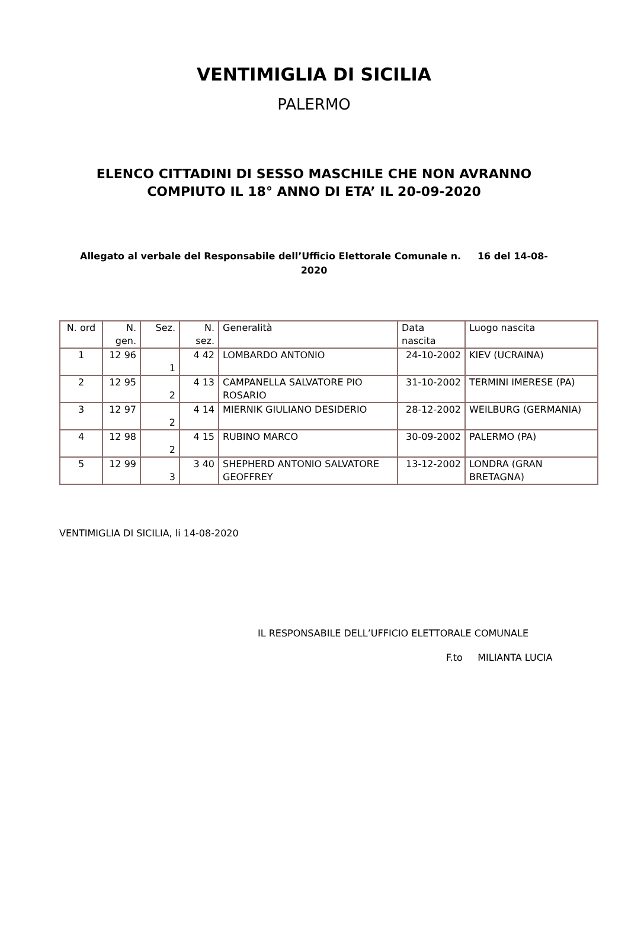VENTIMIGLIA DI SICILIA
PALERMO
ELENCO CITTADINI DI SESSO MASCHILE CHE NON AVRANNO
COMPIUTO IL 18° ANNO DI ETA’ IL 20-09-2020
Allegato al verbale del Responsabile dell’Ufficio Elettorale Comunale n. 16 del 14-08-
2020
| N. ord | N. gen. | Sez. | N. sez. | Generalità | Data nascita | Luogo nascita |
| 1 | 12 96 | 1 | 4 42 | LOMBARDO ANTONIO | 24-10-2002 | KIEV (UCRAINA) |
| 2 | 12 95 | 2 | 4 13 | CAMPANELLA SALVATORE PIO ROSARIO | 31-10-2002 | TERMINI IMERESE (PA) |
| 3 | 12 97 | 2 | 4 14 | MIERNIK GIULIANO DESIDERIO | 28-12-2002 | WEILBURG (GERMANIA) |
| 4 | 12 98 | 2 | 4 15 | RUBINO MARCO | 30-09-2002 | PALERMO (PA) |
| 5 | 12 99 | 3 | 3 40 | SHEPHERD ANTONIO SALVATORE GEOFFREY | 13-12-2002 | LONDRA (GRAN BRETAGNA) |
VENTIMIGLIA DI SICILIA, li 14-08-2020
IL RESPONSABILE DELL’UFFICIO ELETTORALE COMUNALE
F.to MILIANTA LUCIA